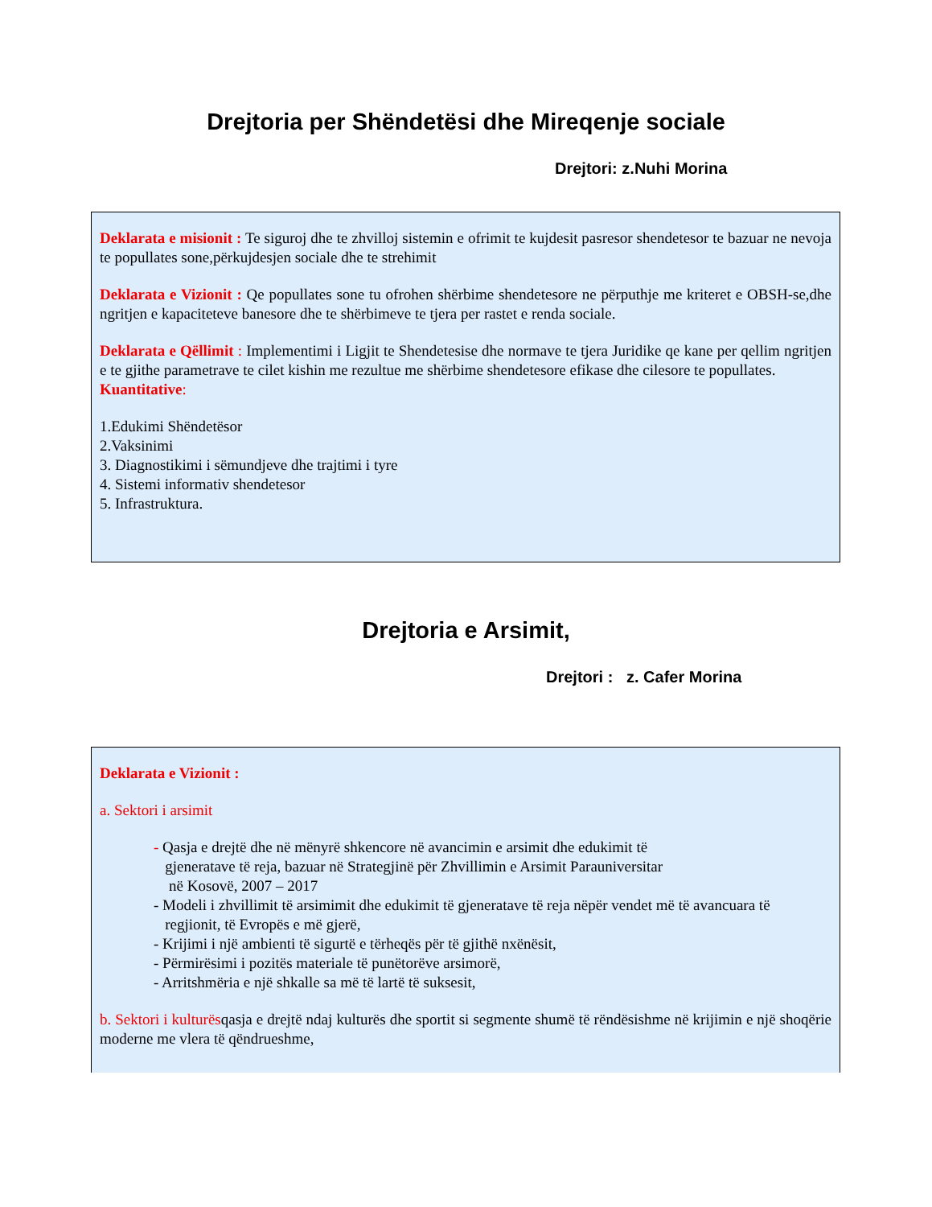Drejtoria per Shëndetësi dhe Mireqenje sociale
Drejtori: z.Nuhi Morina
Deklarata e misionit : Te siguroj dhe te zhvilloj sistemin e ofrimit te kujdesit pasresor shendetesor te bazuar ne nevoja te popullates sone,përkujdesjen sociale dhe te strehimit
Deklarata e Vizionit : Qe popullates sone tu ofrohen shërbime shendetesore ne përputhje me kriteret e OBSH-se,dhe ngritjen e kapaciteteve banesore dhe te shërbimeve te tjera per rastet e renda sociale.
Deklarata e Qëllimit : Implementimi i Ligjit te Shendetesise dhe normave te tjera Juridike qe kane per qellim ngritjen e te gjithe parametrave te cilet kishin me rezultue me shërbime shendetesore efikase dhe cilesore te popullates.
Kuantitative:
1.Edukimi Shëndetësor
2.Vaksinimi
3. Diagnostikimi i sëmundjeve dhe trajtimi i tyre
4. Sistemi informativ shendetesor
5. Infrastruktura.
Drejtoria e Arsimit,
Drejtori : z. Cafer Morina
Deklarata e Vizionit :
a. Sektori i arsimit
- Qasja e drejtë dhe në mënyrë shkencore në avancimin e arsimit dhe edukimit të
gjeneratave të reja, bazuar në Strategjinë për Zhvillimin e Arsimit Parauniversitar
në Kosovë, 2007 – 2017
- Modeli i zhvillimit të arsimimit dhe edukimit të gjeneratave të reja nëpër vendet më të avancuara të
regjionit, të Evropës e më gjerë,
- Krijimi i një ambienti të sigurtë e tërheqës për të gjithë nxënësit,
- Përmirësimi i pozitës materiale të punëtorëve arsimorë,
- Arritshmëria e një shkalle sa më të lartë të suksesit,
b. Sektori i kulturësqasja e drejtë ndaj kulturës dhe sportit si segmente shumë të rëndësishme në krijimin e një shoqërie moderne me vlera të qëndrueshme,